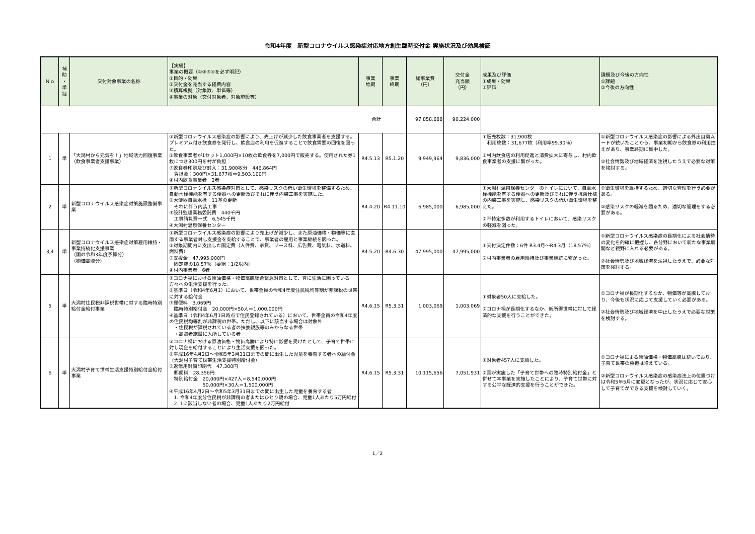令和4年度　新型コロナウイルス感染症対応地方創生臨時交付金 実施状況及び効果検証
| Ｎｏ | 補 助 ・ 単 独 | 交付対象事業の名称 | 【実績】 事業の概要（①②③④を必ず明記） ①目的・効果 ②交付金を充当する経費内容 ③積算根拠（対象数、単価等） ④事業の対象（交付対象者、対象施設等） | 事業 始期 | 事業 終期 | 総事業費 （円） | 交付金 充当額 （円） | 成果及び評価 ①成果・効果 ②評価 | 課題及び今後の方向性 ①課題 ②今後の方向性 |
| --- | --- | --- | --- | --- | --- | --- | --- | --- | --- |
| 合計 | | | | | | 97,858,688 | 90,224,000 | | |
| 1 | 単 | 「大潟村から元気を！」地域活力回復事業（飲食事業者支援事業） | ①新型コロナウイルス感染症の影響により、売上げが減少した飲食事業者を支援する。プレミアム付き飲食券を発行し、飲食店の利用を促進することで飲食需要の回復を図った。 ②飲食事業者が1セット1,000円×10枚の飲食券を7,000円で販売する。使用された券1枚につき300円を村が負担 ③飲食券印刷及び封入：31,900枚分 446,864円 負担金：300円×31,677枚＝9,503,100円 ④村内飲食事業者 2者 | R4.5.13 | R5.1.20 | 9,949,964 | 9,836,000 | ①販売枚数：31,900枚 利用枚数：31,677枚（利用率99.30％） ②村内飲食店の利用促進と消費拡大に寄与し、村内飲食事業者の支援に繋がった。 | ①新型コロナウイルス感染症の影響による外出自粛ムードが続いたことから、事業初期から飲食券の利用控えがあり、事業終期に集中した。 ②社会情勢及び地域経済を注視したうえで必要な対策を検討する。 |
| 2 | 単 | 新型コロナウイルス感染症対策施設整備事業 | ①新型コロナウイルス感染症対策として、感染リスクの低い衛生環境を整備するため、自動水栓機能を有する便器への更新及びそれに伴う内装工事を実施した。 ②大便器自動水栓 11基の更新 それに伴う内装工事 ③設計監理業務委託費 440千円 工事請負費一式 6,545千円 ④大潟村温泉保養センター | R4.4.20 | R4.11.10 | 6,985,000 | 6,985,000 | ①大潟村温泉保養センターのトイレにおいて、自動水栓機能を有する便器への更新及びそれに伴う抗菌仕様の内装工事を実施し、感染リスクの低い衛生環境を整えた。 ②不特定多数が利用するトイレにおいて、感染リスクの軽減を図った。 | ①衛生環境を維持するため、適切な管理を行う必要がある。 ②感染リスクの軽減を図るため、適切な管理をする必要がある。 |
| 3,4 | 単 | 新型コロナウイルス感染症対策雇用維持・事業持続化支援事業 （国の令和3年度予算分） （物価高騰分） | ①新型コロナウイルス感染症の影響により売上げが減少し、また原油価格・物価等に直面する事業者対し支援金を支給することで、事業者の雇用と事業継続を図った。 ②対象期間内に支出した固定費（人件費、家賃、リース料、広告費、電気料、水道料、燃料費） ③支援金 47,995,000円 固定費の18.57％（要綱：1/2以内） ④村内事業者 6者 | R4.5.20 | R4.6.30 | 47,995,000 | 47,995,000 | ①交付決定件数：6件 R3.4月～R4.3月（18.57％） ②村内事業者の雇用維持及び事業継続に繋がった。 | ①新型コロナウイルス感染症の長期化による社会情勢の変化を的確に把握し、各分野において新たな事業展開など視野に入れる必要がある。 ②社会情勢及び地域経済を注視したうえで、必要な対策を検討する。 |
| 5 | 単 | 大潟村住民税非課税世帯に対する臨時特別給付金給付事業 | ①コロナ禍における原油価格・物価高騰総合緊急対策として、真に生活に困っている方々への生活支援を行った。 ②基準日（令和4年6月1）において、世帯全員の令和4年度住民税均等割が非課税の世帯に対する給付金 ③郵便料 3,069円 臨時特別給付金 20,000円×50人＝1,000,000円 ④基準日（令和4年6月1日時点で住民登録されている）において、世帯全員の令和4年度の住民税均等割が非課税の世帯。ただし、以下に該当する場合は対象外 ・住民税が課税されている者の扶養親族等のみからなる世帯 ・高齢者施設に入所している者 | R4.6.15 | R5.3.31 | 1,003,069 | 1,003,069 | ①対象者50人に支給した。 ②コロナ禍が長期化するなか、低所得世帯に対して経済的な支援を行うことができた。 | ①コロナ禍が長期化するなか、物価等が高騰しており、今後も状況に応じて支援していく必要がある。 ②社会情勢及び地域経済を中止したうえで必要な対策を検討する。 |
| 6 | 単 | 大潟村子育て世帯生活支援特別給付金給付事業 | ①コロナ禍における原油価格・物価高騰により特に影響を受けたとして、子育て世帯に対し現金を給付することにより生活支援を図った。 ②平成16年4月2日～令和5年3月31日までの間に出生した児童を養育する者への給付金（大潟村子育て世帯生活支援特別給付金） ③返信用封筒印刷代 47,300円 郵便料 28,356円 特別給付金 20,000円×427人＝8,540,000円 50,000円×30人＝1,500,000円 ④平成16年4月2日～令和5年3月31日までの間に出生した児童を養育する者 1. 令和4年度分住民税が非課税の者またはひとり親の場合、児童1人あたり5万円給付 2. 1に該当しない者の場合、児童1人あたり2万円給付 | R4.6.15 | R5.3.31 | 10,115,656 | 7,051,931 | ①対象者457人に支給した。 ②国が実施した「子育て世帯への臨時特別給付金」と併せて本事業を実施したことにより、子育て世帯に対する公平な経済的支援を行うことができた。 | ①コロナ禍による原油価格・物価高騰は続いており、子育て世帯の負担は増えている。 ②新型コロナウイルス感染症の感染症法上の位置づけは令和5年5月に変更となったが、状況に応じて安心して子育てができる支援を検討していく。 |
1／2